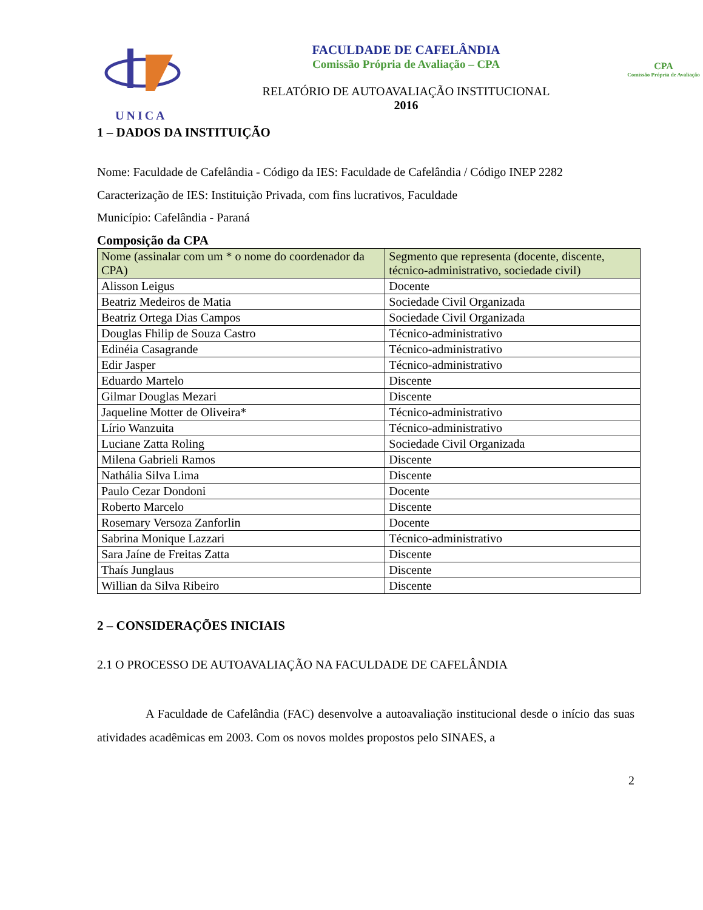UNICA
FACULDADE DE CAFELÂNDIA
Comissão Própria de Avaliação – CPA
RELATÓRIO DE AUTOAVALIAÇÃO INSTITUCIONAL
2016
CPA
Comissão Própria de Avaliação
1 – DADOS DA INSTITUIÇÃO
Nome: Faculdade de Cafelândia - Código da IES: Faculdade de Cafelândia / Código INEP 2282
Caracterização de IES: Instituição Privada, com fins lucrativos, Faculdade
Município: Cafelândia - Paraná
Composição da CPA
| Nome (assinalar com um * o nome do coordenador da CPA) | Segmento que representa (docente, discente, técnico-administrativo, sociedade civil) |
| --- | --- |
| Alisson Leigus | Docente |
| Beatriz Medeiros de Matia | Sociedade Civil Organizada |
| Beatriz Ortega Dias Campos | Sociedade Civil Organizada |
| Douglas Fhilip de Souza Castro | Técnico-administrativo |
| Edinéia Casagrande | Técnico-administrativo |
| Edir Jasper | Técnico-administrativo |
| Eduardo Martelo | Discente |
| Gilmar Douglas Mezari | Discente |
| Jaqueline Motter de Oliveira* | Técnico-administrativo |
| Lírio Wanzuita | Técnico-administrativo |
| Luciane Zatta Roling | Sociedade Civil Organizada |
| Milena Gabrieli Ramos | Discente |
| Nathália Silva Lima | Discente |
| Paulo Cezar Dondoni | Docente |
| Roberto Marcelo | Discente |
| Rosemary Versoza Zanforlin | Docente |
| Sabrina Monique Lazzari | Técnico-administrativo |
| Sara Jaíne de Freitas Zatta | Discente |
| Thaís Junglaus | Discente |
| Willian da Silva Ribeiro | Discente |
2 – CONSIDERAÇÕES INICIAIS
2.1 O PROCESSO DE AUTOAVALIAÇÃO NA FACULDADE DE CAFELÂNDIA
A Faculdade de Cafelândia (FAC) desenvolve a autoavaliação institucional desde o início das suas atividades acadêmicas em 2003. Com os novos moldes propostos pelo SINAES, a
2